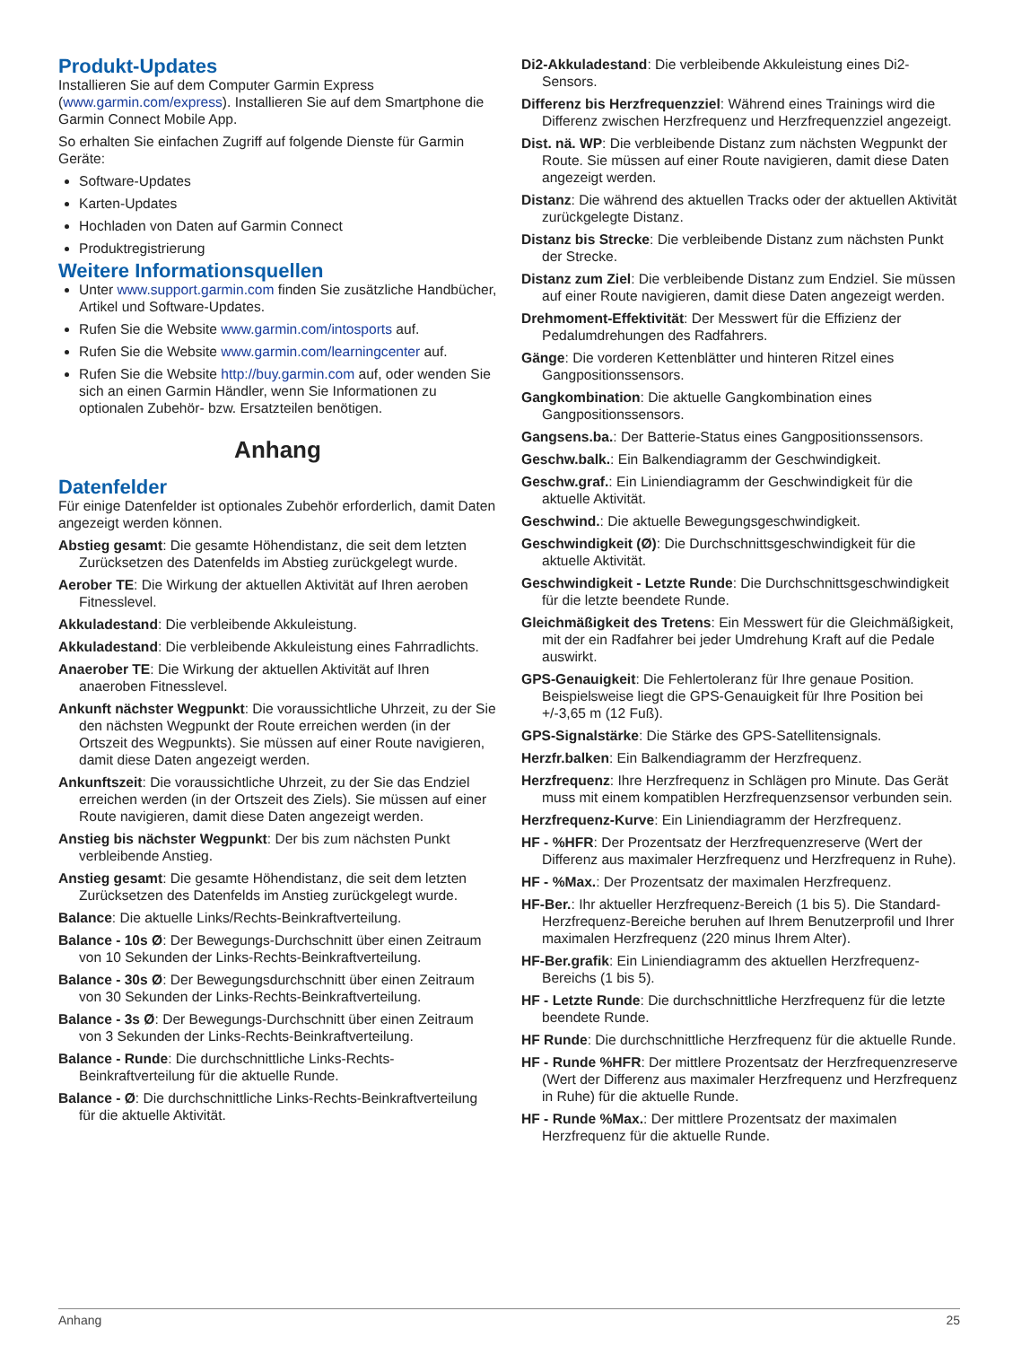Produkt-Updates
Installieren Sie auf dem Computer Garmin Express (www.garmin.com/express). Installieren Sie auf dem Smartphone die Garmin Connect Mobile App.
So erhalten Sie einfachen Zugriff auf folgende Dienste für Garmin Geräte:
Software-Updates
Karten-Updates
Hochladen von Daten auf Garmin Connect
Produktregistrierung
Weitere Informationsquellen
Unter www.support.garmin.com finden Sie zusätzliche Handbücher, Artikel und Software-Updates.
Rufen Sie die Website www.garmin.com/intosports auf.
Rufen Sie die Website www.garmin.com/learningcenter auf.
Rufen Sie die Website http://buy.garmin.com auf, oder wenden Sie sich an einen Garmin Händler, wenn Sie Informationen zu optionalen Zubehör- bzw. Ersatzteilen benötigen.
Anhang
Datenfelder
Für einige Datenfelder ist optionales Zubehör erforderlich, damit Daten angezeigt werden können.
Abstieg gesamt: Die gesamte Höhendistanz, die seit dem letzten Zurücksetzen des Datenfelds im Abstieg zurückgelegt wurde.
Aerober TE: Die Wirkung der aktuellen Aktivität auf Ihren aeroben Fitnesslevel.
Akkuladestand: Die verbleibende Akkuleistung.
Akkuladestand: Die verbleibende Akkuleistung eines Fahrradlichts.
Anaerober TE: Die Wirkung der aktuellen Aktivität auf Ihren anaeroben Fitnesslevel.
Ankunft nächster Wegpunkt: Die voraussichtliche Uhrzeit, zu der Sie den nächsten Wegpunkt der Route erreichen werden (in der Ortszeit des Wegpunkts). Sie müssen auf einer Route navigieren, damit diese Daten angezeigt werden.
Ankunftszeit: Die voraussichtliche Uhrzeit, zu der Sie das Endziel erreichen werden (in der Ortszeit des Ziels). Sie müssen auf einer Route navigieren, damit diese Daten angezeigt werden.
Anstieg bis nächster Wegpunkt: Der bis zum nächsten Punkt verbleibende Anstieg.
Anstieg gesamt: Die gesamte Höhendistanz, die seit dem letzten Zurücksetzen des Datenfelds im Anstieg zurückgelegt wurde.
Balance: Die aktuelle Links/Rechts-Beinkraftverteilung.
Balance - 10s Ø: Der Bewegungs-Durchschnitt über einen Zeitraum von 10 Sekunden der Links-Rechts-Beinkraftverteilung.
Balance - 30s Ø: Der Bewegungsdurchschnitt über einen Zeitraum von 30 Sekunden der Links-Rechts-Beinkraftverteilung.
Balance - 3s Ø: Der Bewegungs-Durchschnitt über einen Zeitraum von 3 Sekunden der Links-Rechts-Beinkraftverteilung.
Balance - Runde: Die durchschnittliche Links-Rechts-Beinkraftverteilung für die aktuelle Runde.
Balance - Ø: Die durchschnittliche Links-Rechts-Beinkraftverteilung für die aktuelle Aktivität.
Di2-Akkuladestand: Die verbleibende Akkuleistung eines Di2-Sensors.
Differenz bis Herzfrequenzziel: Während eines Trainings wird die Differenz zwischen Herzfrequenz und Herzfrequenzziel angezeigt.
Dist. nä. WP: Die verbleibende Distanz zum nächsten Wegpunkt der Route. Sie müssen auf einer Route navigieren, damit diese Daten angezeigt werden.
Distanz: Die während des aktuellen Tracks oder der aktuellen Aktivität zurückgelegte Distanz.
Distanz bis Strecke: Die verbleibende Distanz zum nächsten Punkt der Strecke.
Distanz zum Ziel: Die verbleibende Distanz zum Endziel. Sie müssen auf einer Route navigieren, damit diese Daten angezeigt werden.
Drehmoment-Effektivität: Der Messwert für die Effizienz der Pedalumdrehungen des Radfahrers.
Gänge: Die vorderen Kettenblätter und hinteren Ritzel eines Gangpositionssensors.
Gangkombination: Die aktuelle Gangkombination eines Gangpositionssensors.
Gangsens.ba.: Der Batterie-Status eines Gangpositionssensors.
Geschw.balk.: Ein Balkendiagramm der Geschwindigkeit.
Geschw.graf.: Ein Liniendiagramm der Geschwindigkeit für die aktuelle Aktivität.
Geschwind.: Die aktuelle Bewegungsgeschwindigkeit.
Geschwindigkeit (Ø): Die Durchschnittsgeschwindigkeit für die aktuelle Aktivität.
Geschwindigkeit - Letzte Runde: Die Durchschnittsgeschwindigkeit für die letzte beendete Runde.
Gleichmäßigkeit des Tretens: Ein Messwert für die Gleichmäßigkeit, mit der ein Radfahrer bei jeder Umdrehung Kraft auf die Pedale auswirkt.
GPS-Genauigkeit: Die Fehlertoleranz für Ihre genaue Position. Beispielsweise liegt die GPS-Genauigkeit für Ihre Position bei +/-3,65 m (12 Fuß).
GPS-Signalstärke: Die Stärke des GPS-Satellitensignals.
Herzfr.balken: Ein Balkendiagramm der Herzfrequenz.
Herzfrequenz: Ihre Herzfrequenz in Schlägen pro Minute. Das Gerät muss mit einem kompatiblen Herzfrequenzsensor verbunden sein.
Herzfrequenz-Kurve: Ein Liniendiagramm der Herzfrequenz.
HF - %HFR: Der Prozentsatz der Herzfrequenzreserve (Wert der Differenz aus maximaler Herzfrequenz und Herzfrequenz in Ruhe).
HF - %Max.: Der Prozentsatz der maximalen Herzfrequenz.
HF-Ber.: Ihr aktueller Herzfrequenz-Bereich (1 bis 5). Die Standard-Herzfrequenz-Bereiche beruhen auf Ihrem Benutzerprofil und Ihrer maximalen Herzfrequenz (220 minus Ihrem Alter).
HF-Ber.grafik: Ein Liniendiagramm des aktuellen Herzfrequenz-Bereichs (1 bis 5).
HF - Letzte Runde: Die durchschnittliche Herzfrequenz für die letzte beendete Runde.
HF Runde: Die durchschnittliche Herzfrequenz für die aktuelle Runde.
HF - Runde %HFR: Der mittlere Prozentsatz der Herzfrequenzreserve (Wert der Differenz aus maximaler Herzfrequenz und Herzfrequenz in Ruhe) für die aktuelle Runde.
HF - Runde %Max.: Der mittlere Prozentsatz der maximalen Herzfrequenz für die aktuelle Runde.
Anhang 25